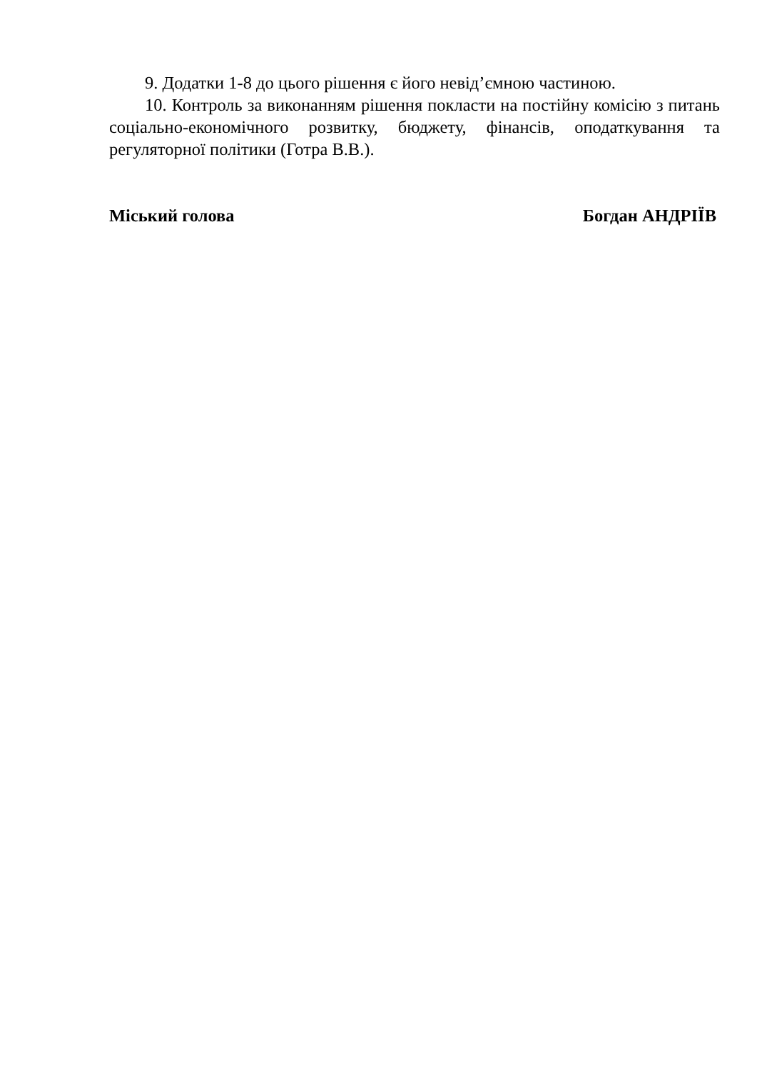9. Додатки 1-8 до цього рішення є його невід’ємною частиною.
10. Контроль за виконанням рішення покласти на постійну комісію з питань соціально-економічного розвитку, бюджету, фінансів, оподаткування та регуляторної політики (Готра В.В.).
Міський голова Богдан АНДРІЇВ